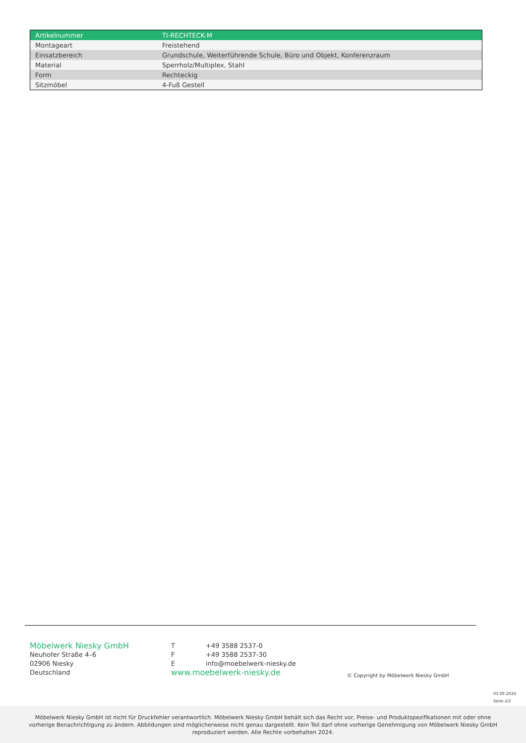| Artikelnummer | TI-RECHTECK-M |
| Montageart | Freistehend |
| Einsatzbereich | Grundschule, Weiterführende Schule, Büro und Objekt, Konferenzraum |
| Material | Sperrholz/Multiplex, Stahl |
| Form | Rechteckig |
| Sitzmöbel | 4-Fuß Gestell |
Möbelwerk Niesky GmbH
Neuhofer Straße 4–6
02906 Niesky
Deutschland
| T | +49 3588 2537-0 |
| F | +49 3588 2537-30 |
| E | info@moebelwerk-niesky.de |
www.moebelwerk-niesky.de
© Copyright by Möbelwerk Niesky GmbH
03.09.2024
Seite 2/2
Möbelwerk Niesky GmbH ist nicht für Druckfehler verantwortlich. Möbelwerk Niesky GmbH behält sich das Recht vor, Preise- und Produktspezifikationen mit oder ohne vorherige Benachrichtigung zu ändern. Abbildungen sind möglicherweise nicht genau dargestellt. Kein Teil darf ohne vorherige Genehmigung von Möbelwerk Niesky GmbH reproduziert werden. Alle Rechte vorbehalten 2024.